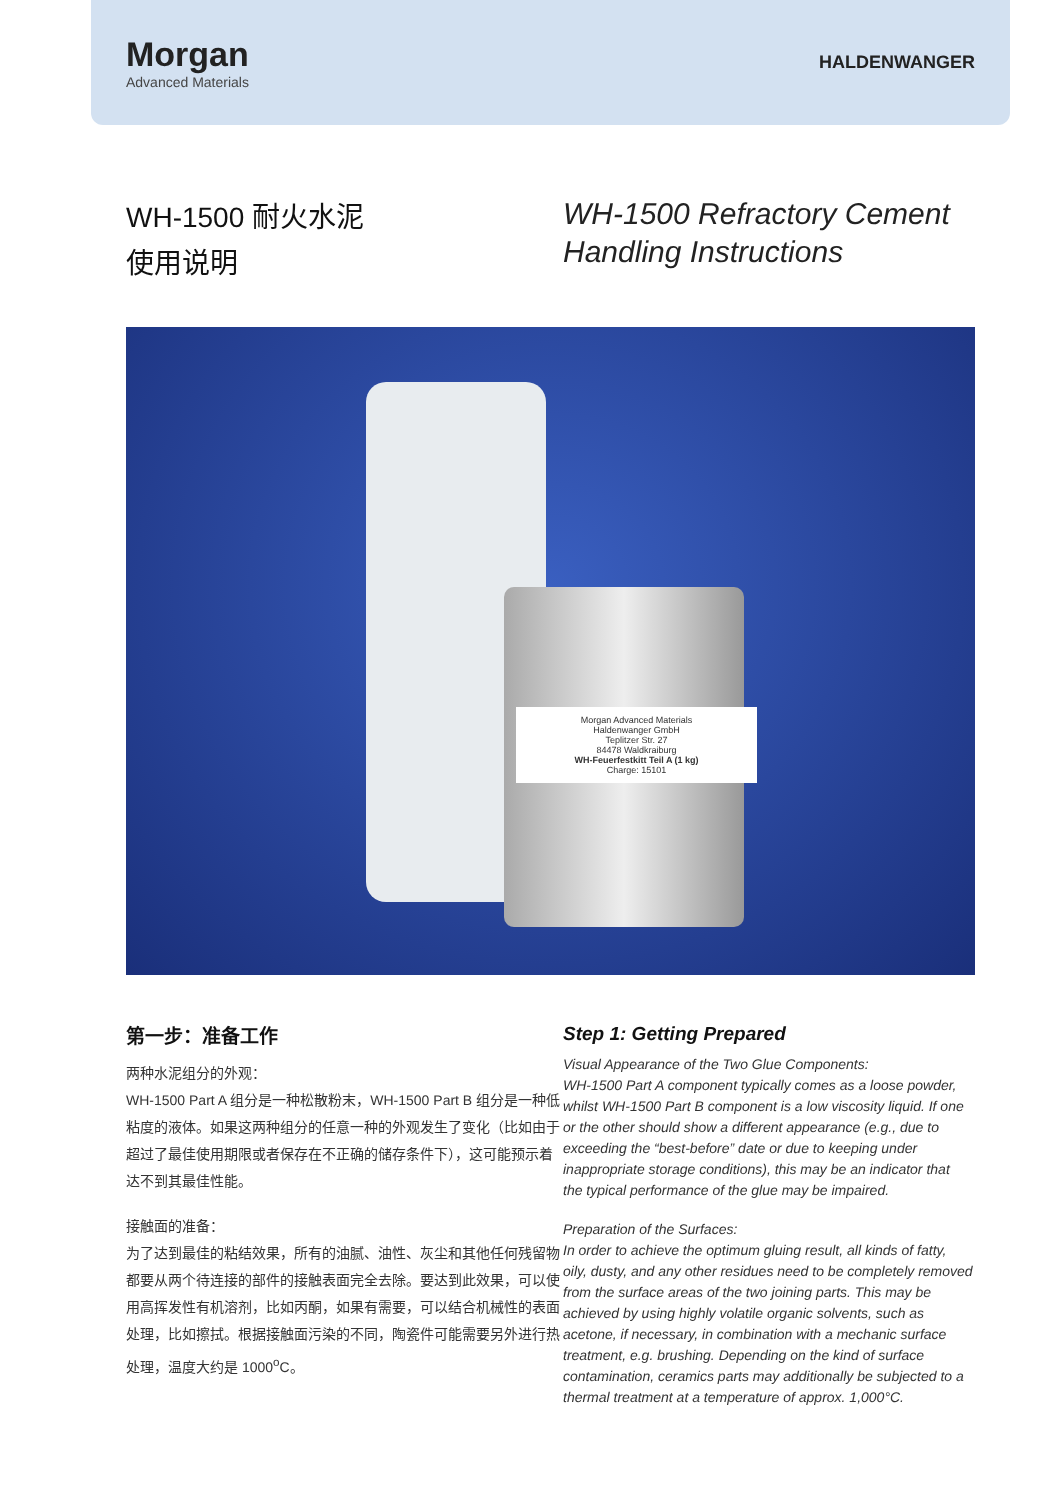Morgan
Advanced Materials
HALDENWANGER
WH-1500 耐火水泥
使用说明
WH-1500 Refractory Cement
Handling Instructions
Morgan Advanced Materials
Haldenwanger GmbH
Teplitzer Str. 27
84478 Waldkraiburg
WH-Feuerfestkitt Teil A (1 kg)
Charge: 15101
第一步：准备工作
两种水泥组分的外观：
WH-1500 Part A 组分是一种松散粉末，WH-1500 Part B 组分是一种低粘度的液体。如果这两种组分的任意一种的外观发生了变化（比如由于超过了最佳使用期限或者保存在不正确的储存条件下），这可能预示着达不到其最佳性能。
接触面的准备：
为了达到最佳的粘结效果，所有的油腻、油性、灰尘和其他任何残留物都要从两个待连接的部件的接触表面完全去除。要达到此效果，可以使用高挥发性有机溶剂，比如丙酮，如果有需要，可以结合机械性的表面处理，比如擦拭。根据接触面污染的不同，陶瓷件可能需要另外进行热处理，温度大约是 1000<sup>o</sup>C。
Step 1: Getting Prepared
Visual Appearance of the Two Glue Components:
WH-1500 Part A component typically comes as a loose powder, whilst WH-1500 Part B component is a low viscosity liquid. If one or the other should show a different appearance (e.g., due to exceeding the “best-before” date or due to keeping under inappropriate storage conditions), this may be an indicator that the typical performance of the glue may be impaired.
Preparation of the Surfaces:
In order to achieve the optimum gluing result, all kinds of fatty, oily, dusty, and any other residues need to be completely removed from the surface areas of the two joining parts. This may be achieved by using highly volatile organic solvents, such as acetone, if necessary, in combination with a mechanic surface treatment, e.g. brushing. Depending on the kind of surface contamination, ceramics parts may additionally be subjected to a thermal treatment at a temperature of approx. 1,000°C.